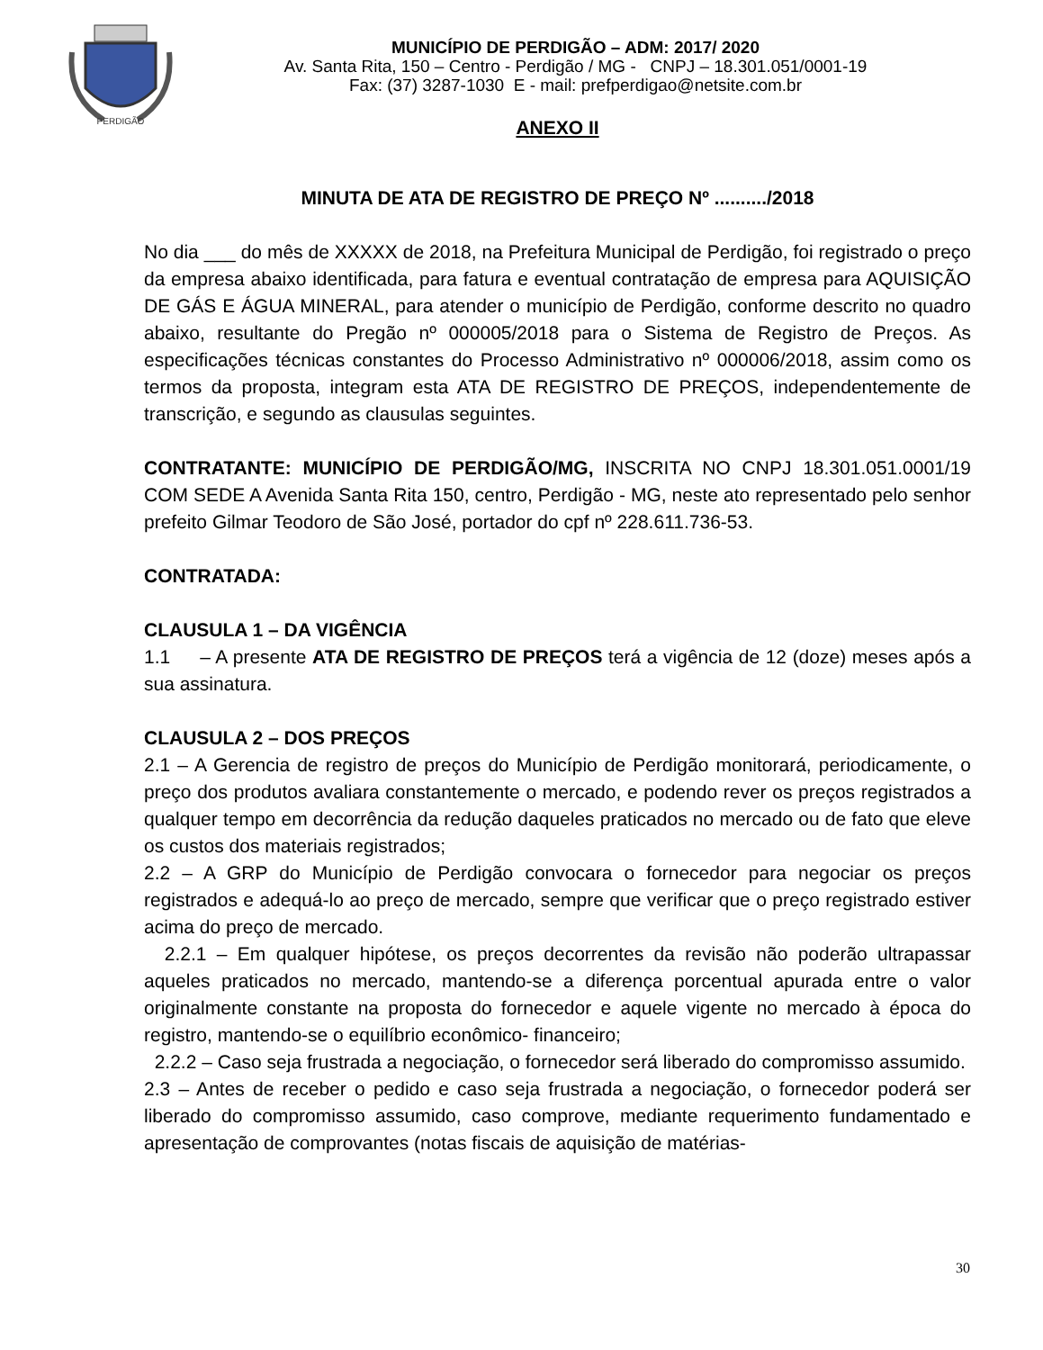PERDIGÃO
MUNICÍPIO DE PERDIGÃO – ADM: 2017/ 2020
Av. Santa Rita, 150 – Centro - Perdigão / MG - CNPJ – 18.301.051/0001-19
Fax: (37) 3287-1030 E - mail: prefperdigao@netsite.com.br
ANEXO II
MINUTA DE ATA DE REGISTRO DE PREÇO Nº ........../2018
No dia ___ do mês de XXXXX de 2018, na Prefeitura Municipal de Perdigão, foi registrado o preço da empresa abaixo identificada, para fatura e eventual contratação de empresa para AQUISIÇÃO DE GÁS E ÁGUA MINERAL, para atender o município de Perdigão, conforme descrito no quadro abaixo, resultante do Pregão nº 000005/2018 para o Sistema de Registro de Preços. As especificações técnicas constantes do Processo Administrativo nº 000006/2018, assim como os termos da proposta, integram esta ATA DE REGISTRO DE PREÇOS, independentemente de transcrição, e segundo as clausulas seguintes.
CONTRATANTE: MUNICÍPIO DE PERDIGÃO/MG, INSCRITA NO CNPJ 18.301.051.0001/19 COM SEDE A Avenida Santa Rita 150, centro, Perdigão - MG, neste ato representado pelo senhor prefeito Gilmar Teodoro de São José, portador do cpf nº 228.611.736-53.
CONTRATADA:
CLAUSULA 1 – DA VIGÊNCIA
1.1 – A presente ATA DE REGISTRO DE PREÇOS terá a vigência de 12 (doze) meses após a sua assinatura.
CLAUSULA 2 – DOS PREÇOS
2.1 – A Gerencia de registro de preços do Município de Perdigão monitorará, periodicamente, o preço dos produtos avaliara constantemente o mercado, e podendo rever os preços registrados a qualquer tempo em decorrência da redução daqueles praticados no mercado ou de fato que eleve os custos dos materiais registrados;
2.2 – A GRP do Município de Perdigão convocara o fornecedor para negociar os preços registrados e adequá-lo ao preço de mercado, sempre que verificar que o preço registrado estiver acima do preço de mercado.
2.2.1 – Em qualquer hipótese, os preços decorrentes da revisão não poderão ultrapassar aqueles praticados no mercado, mantendo-se a diferença porcentual apurada entre o valor originalmente constante na proposta do fornecedor e aquele vigente no mercado à época do registro, mantendo-se o equilíbrio econômico- financeiro;
2.2.2 – Caso seja frustrada a negociação, o fornecedor será liberado do compromisso assumido.
2.3 – Antes de receber o pedido e caso seja frustrada a negociação, o fornecedor poderá ser liberado do compromisso assumido, caso comprove, mediante requerimento fundamentado e apresentação de comprovantes (notas fiscais de aquisição de matérias-
30